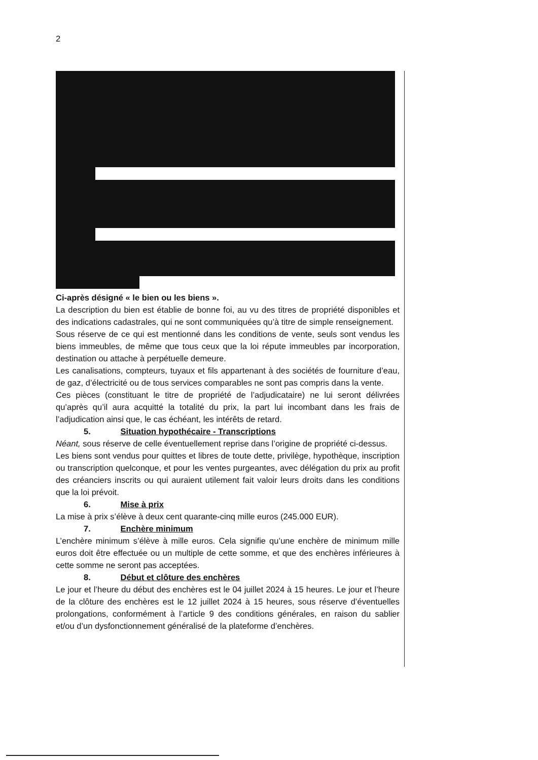2
Ci-après désigné « le bien ou les biens ».
La description du bien est établie de bonne foi, au vu des titres de propriété disponibles et des indications cadastrales, qui ne sont communiquées qu’à titre de simple renseignement.
Sous réserve de ce qui est mentionné dans les conditions de vente, seuls sont vendus les biens immeubles, de même que tous ceux que la loi répute immeubles par incorporation, destination ou attache à perpétuelle demeure.
Les canalisations, compteurs, tuyaux et fils appartenant à des sociétés de fourniture d’eau, de gaz, d’électricité ou de tous services comparables ne sont pas compris dans la vente.
Ces pièces (constituant le titre de propriété de l’adjudicataire) ne lui seront délivrées qu’après qu’il aura acquitté la totalité du prix, la part lui incombant dans les frais de l’adjudication ainsi que, le cas échéant, les intérêts de retard.
5. Situation hypothécaire - Transcriptions
Néant, sous réserve de celle éventuellement reprise dans l’origine de propriété ci-dessus.
Les biens sont vendus pour quittes et libres de toute dette, privilège, hypothèque, inscription ou transcription quelconque, et pour les ventes purgeantes, avec délégation du prix au profit des créanciers inscrits ou qui auraient utilement fait valoir leurs droits dans les conditions que la loi prévoit.
6. Mise à prix
La mise à prix s’élève à deux cent quarante-cinq mille euros (245.000 EUR).
7. Enchère minimum
L’enchère minimum s’élève à mille euros. Cela signifie qu’une enchère de minimum mille euros doit être effectuée ou un multiple de cette somme, et que des enchères inférieures à cette somme ne seront pas acceptées.
8. Début et clôture des enchères
Le jour et l’heure du début des enchères est le 04 juillet 2024 à 15 heures. Le jour et l’heure de la clôture des enchères est le 12 juillet 2024 à 15 heures, sous réserve d’éventuelles prolongations, conformément à l’article 9 des conditions générales, en raison du sablier et/ou d’un dysfonctionnement généralisé de la plateforme d’enchères.